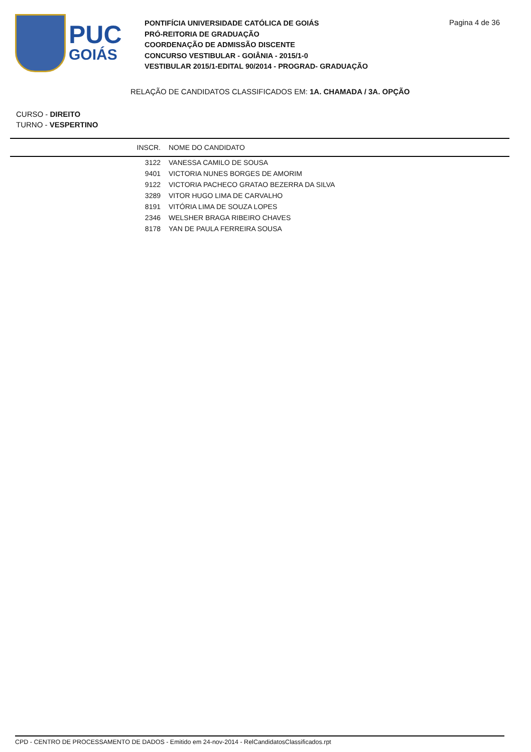PUC
GOIÁS
PONTIFÍCIA UNIVERSIDADE CATÓLICA DE GOIÁS
PRÓ-REITORIA DE GRADUAÇÃO
COORDENAÇÃO DE ADMISSÃO DISCENTE
CONCURSO VESTIBULAR - GOIÂNIA - 2015/1-0
VESTIBULAR 2015/1-EDITAL 90/2014 - PROGRAD- GRADUAÇÃO
Pagina 4 de 36
RELAÇÃO DE CANDIDATOS CLASSIFICADOS EM: 1A. CHAMADA / 3A. OPÇÃO
CURSO - DIREITO
TURNO - VESPERTINO
| INSCR. | NOME DO CANDIDATO |
| --- | --- |
| 3122 | VANESSA CAMILO DE SOUSA |
| 9401 | VICTORIA NUNES BORGES DE AMORIM |
| 9122 | VICTORIA PACHECO GRATAO BEZERRA DA SILVA |
| 3289 | VITOR HUGO LIMA DE CARVALHO |
| 8191 | VITÓRIA LIMA DE SOUZA LOPES |
| 2346 | WELSHER BRAGA RIBEIRO CHAVES |
| 8178 | YAN DE PAULA FERREIRA SOUSA |
CPD - CENTRO DE PROCESSAMENTO DE DADOS - Emitido em 24-nov-2014 - RelCandidatosClassificados.rpt